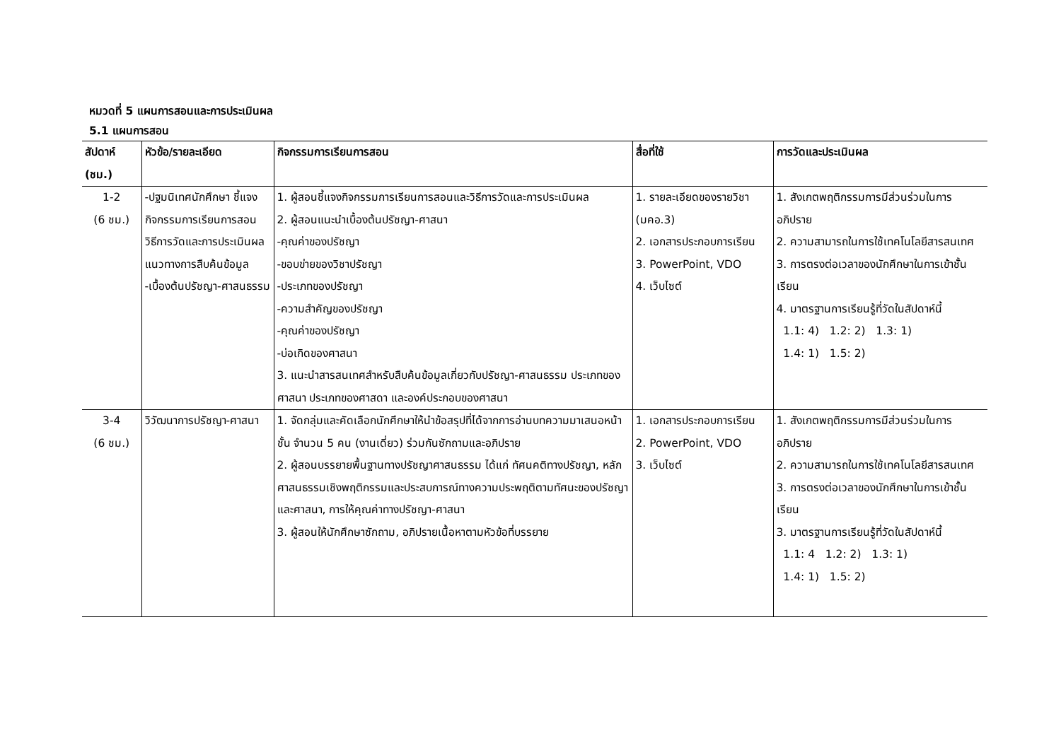หมวดที่ 5 แผนการสอนและการประเมินผล
5.1 แผนการสอน
| สัปดาห์ (ชม.) | หัวข้อ/รายละเอียด | กิจกรรมการเรียนการสอน | สื่อที่ใช้ | การวัดและประเมินผล |
| --- | --- | --- | --- | --- |
| 1-2 (6 ชม.) | -ปฐมนิเทศนักศึกษา ชี้แจงกิจกรรมการเรียนการสอน วิธีการวัดและการประเมินผล แนวทางการสืบค้นข้อมูล -เบื้องต้นปรัชญา-ศาสนธรรม | 1. ผู้สอนชี้แจงกิจกรรมการเรียนการสอนและวิธีการวัดและการประเมินผล 2. ผู้สอนแนะนำเบื้องต้นปรัชญา-ศาสนา -คุณค่าของปรัชญา -ขอบข่ายของวิชาปรัชญา -ประเภทของปรัชญา -ความสำคัญของปรัชญา -คุณค่าของปรัชญา -บ่อเกิดของศาสนา 3. แนะนำสารสนเทศสำหรับสืบค้นข้อมูลเกี่ยวกับปรัชญา-ศาสนธรรม ประเภทของศาสนา ประเภทของศาสดา และองค์ประกอบของศาสนา | 1. รายละเอียดของรายวิชา (มคอ.3) 2. เอกสารประกอบการเรียน 3. PowerPoint, VDO 4. เว็บไซต์ | 1. สังเกตพฤติกรรมการมีส่วนร่วมในการอภิปราย 2. ความสามารถในการใช้เทคโนโลยีสารสนเทศ 3. การตรงต่อเวลาของนักศึกษาในการเข้าชั้นเรียน 4. มาตรฐานการเรียนรู้ที่วัดในสัปดาห์นี้ 1.1: 4) 1.2: 2) 1.3: 1) 1.4: 1) 1.5: 2) |
| 3-4 (6 ชม.) | วิวัฒนาการปรัชญา-ศาสนา | 1. จัดกลุ่มและคัดเลือกนักศึกษาให้นำข้อสรุปที่ได้จากการอ่านบทความมาเสนอหน้าชั้น จำนวน 5 คน (งานเดี่ยว) ร่วมกันซักถามและอภิปราย 2. ผู้สอนบรรยายพื้นฐานทางปรัชญาศาสนธรรม ได้แก่ ทัศนคติทางปรัชญา, หลักศาสนธรรมเชิงพฤติกรรมและประสบการณ์ทางความประพฤติตามทัศนะของปรัชญาและศาสนา, การให้คุณค่าทางปรัชญา-ศาสนา 3. ผู้สอนให้นักศึกษาซักถาม, อภิปรายเนื้อหาตามหัวข้อที่บรรยาย | 1. เอกสารประกอบการเรียน 2. PowerPoint, VDO 3. เว็บไซต์ | 1. สังเกตพฤติกรรมการมีส่วนร่วมในการอภิปราย 2. ความสามารถในการใช้เทคโนโลยีสารสนเทศ 3. การตรงต่อเวลาของนักศึกษาในการเข้าชั้นเรียน 3. มาตรฐานการเรียนรู้ที่วัดในสัปดาห์นี้ 1.1: 4 1.2: 2) 1.3: 1) 1.4: 1) 1.5: 2) |